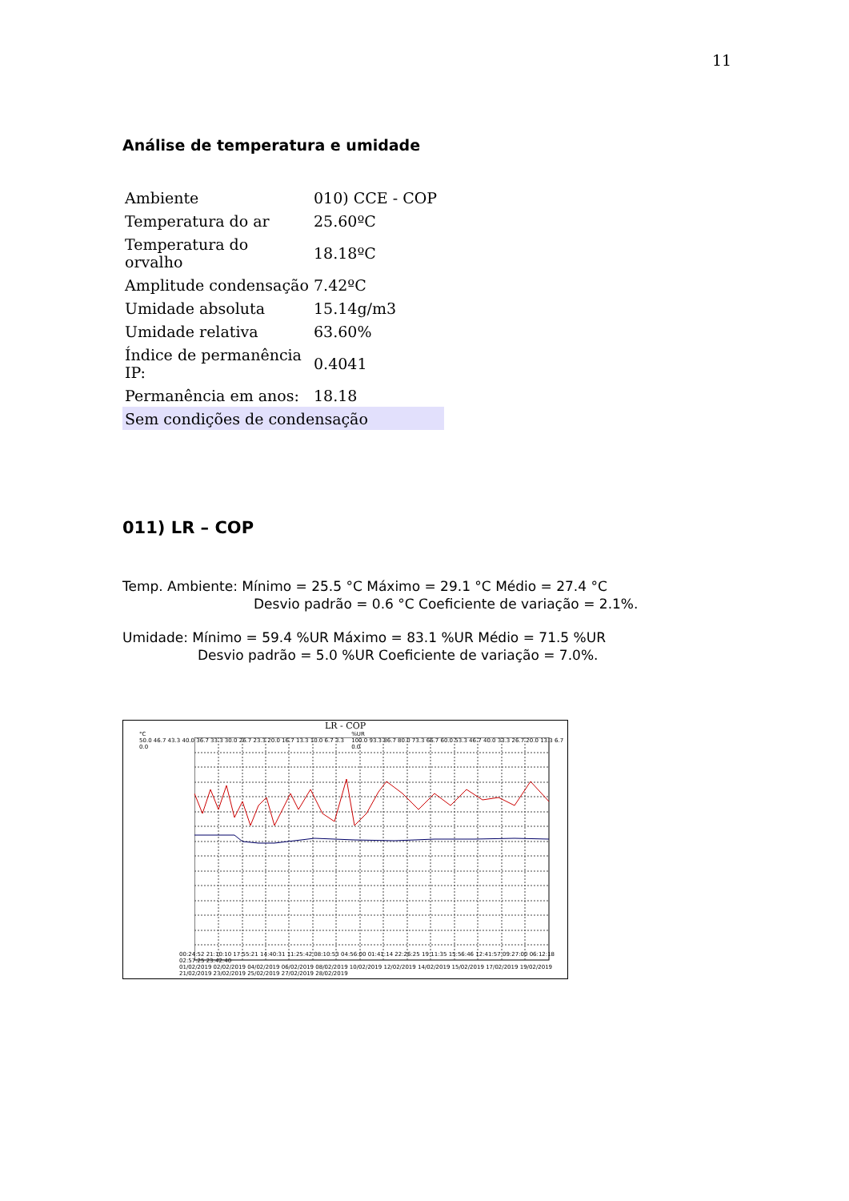11
Análise de temperatura e umidade
| Ambiente | 010) CCE - COP |
| Temperatura do ar | 25.60ºC |
| Temperatura do orvalho | 18.18ºC |
| Amplitude condensação | 7.42ºC |
| Umidade absoluta | 15.14g/m3 |
| Umidade relativa | 63.60% |
| Índice de permanência IP: | 0.4041 |
| Permanência em anos: | 18.18 |
| Sem condições de condensação | |
011) LR – COP
Temp. Ambiente: Mínimo = 25.5 °C Máximo = 29.1 °C Médio = 27.4 °C
Desvio padrão = 0.6 °C Coeficiente de variação = 2.1%.
Umidade: Mínimo = 59.4 %UR Máximo = 83.1 %UR Médio = 71.5 %UR
Desvio padrão = 5.0 %UR Coeficiente de variação = 7.0%.
LR - COP
°C
50.0 46.7 43.3 40.0 36.7 33.3 30.0 26.7 23.3 20.0 16.7 13.3 10.0 6.7 3.3 0.0
%UR
100.0 93.3 86.7 80.0 73.3 66.7 60.0 53.3 46.7 40.0 33.3 26.7 20.0 13.3 6.7 0.0
00:24:52 21:10:10 17:55:21 14:40:31 11:25:42 08:10:53 04:56:00 01:41:14 22:26:25 19:11:35 15:56:46 12:41:57 09:27:00 06:12:18 02:57:25 23:42:40
01/02/2019 02/02/2019 04/02/2019 06/02/2019 08/02/2019 10/02/2019 12/02/2019 14/02/2019 15/02/2019 17/02/2019 19/02/2019 21/02/2019 23/02/2019 25/02/2019 27/02/2019 28/02/2019